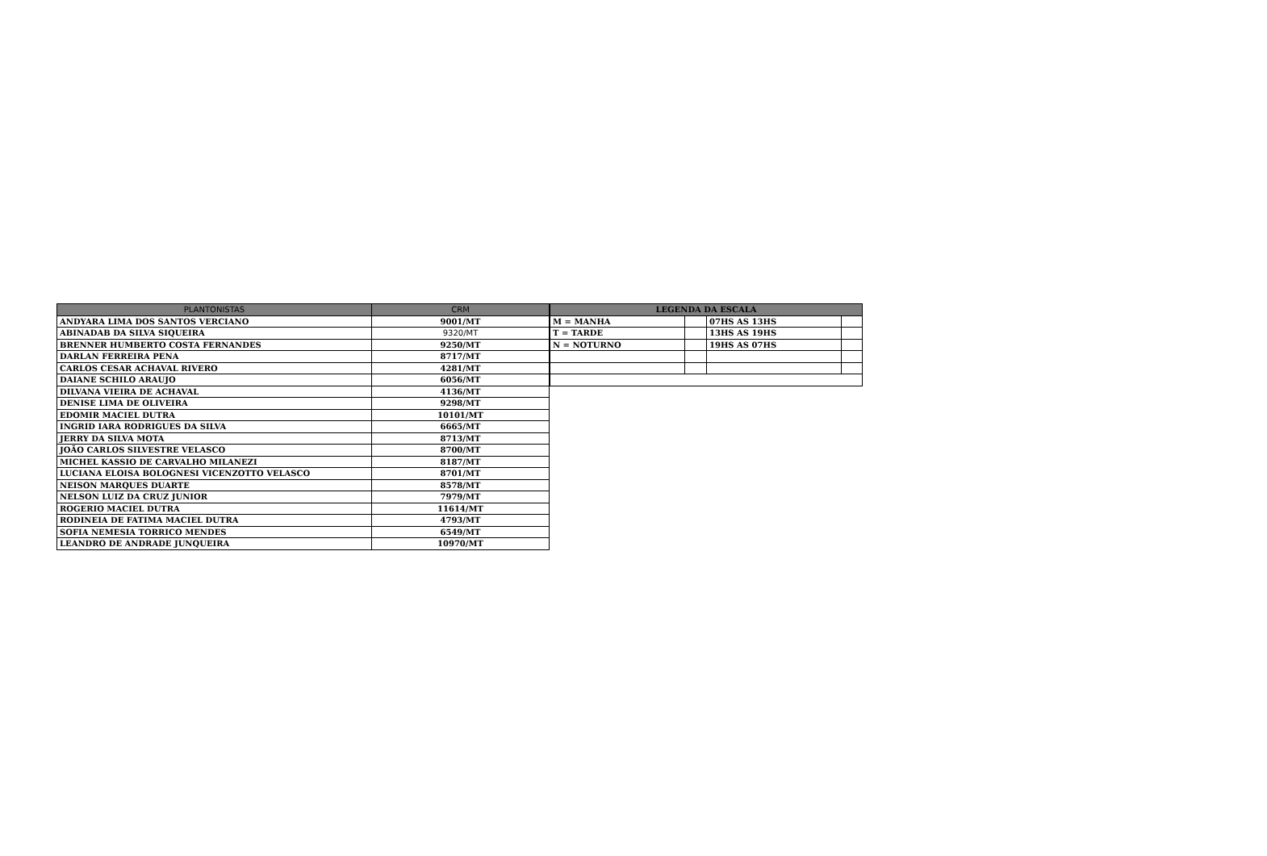| PLANTONISTAS | CRM |
| --- | --- |
| ANDYARA LIMA DOS SANTOS VERCIANO | 9001/MT |
| ABINADAB DA SILVA SIQUEIRA | 9320/MT |
| BRENNER HUMBERTO COSTA FERNANDES | 9250/MT |
| DARLAN FERREIRA PENA | 8717/MT |
| CARLOS CESAR ACHAVAL RIVERO | 4281/MT |
| DAIANE SCHILO ARAUJO | 6056/MT |
| DILVANA VIEIRA DE ACHAVAL | 4136/MT |
| DENISE LIMA DE OLIVEIRA | 9298/MT |
| EDOMIR MACIEL DUTRA | 10101/MT |
| INGRID IARA RODRIGUES DA SILVA | 6665/MT |
| JERRY DA SILVA MOTA | 8713/MT |
| JOÃO CARLOS SILVESTRE VELASCO | 8700/MT |
| MICHEL KASSIO DE CARVALHO MILANEZI | 8187/MT |
| LUCIANA ELOISA BOLOGNESI VICENZOTTO VELASCO | 8701/MT |
| NEISON MARQUES DUARTE | 8578/MT |
| NELSON LUIZ DA CRUZ JUNIOR | 7979/MT |
| ROGERIO MACIEL DUTRA | 11614/MT |
| RODINEIA DE FATIMA MACIEL DUTRA | 4793/MT |
| SOFIA NEMESIA TORRICO MENDES | 6549/MT |
| LEANDRO DE ANDRADE JUNQUEIRA | 10970/MT |
| LEGENDA DA ESCALA | | | |
| --- | --- | --- | --- |
| M = MANHA | | 07HS AS 13HS | |
| T = TARDE | | 13HS AS 19HS | |
| N = NOTURNO | | 19HS AS 07HS | |